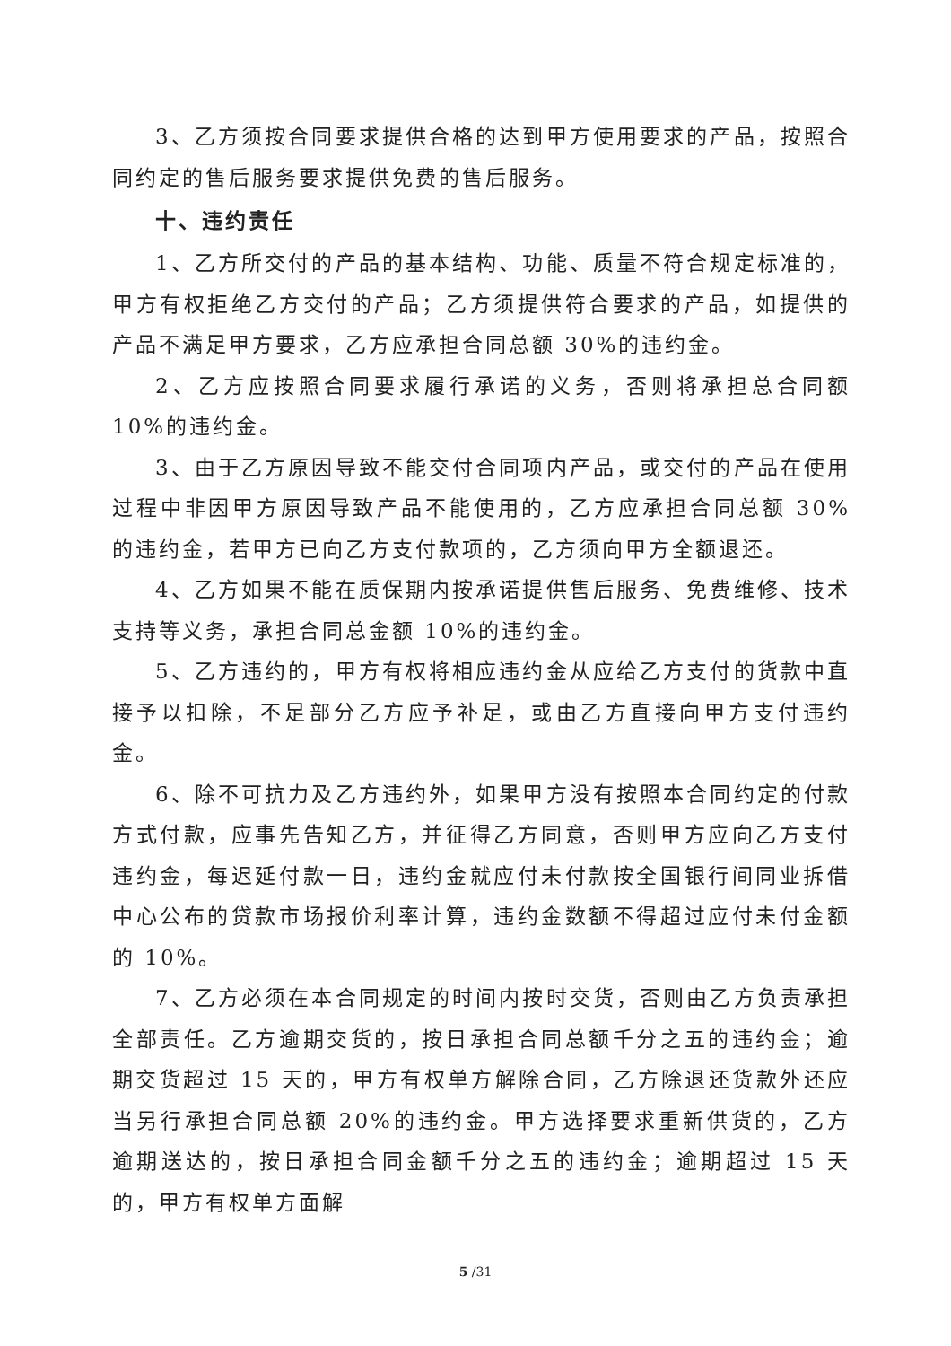3、乙方须按合同要求提供合格的达到甲方使用要求的产品，按照合同约定的售后服务要求提供免费的售后服务。
十、违约责任
1、乙方所交付的产品的基本结构、功能、质量不符合规定标准的，甲方有权拒绝乙方交付的产品；乙方须提供符合要求的产品，如提供的产品不满足甲方要求，乙方应承担合同总额 30%的违约金。
2、乙方应按照合同要求履行承诺的义务，否则将承担总合同额 10%的违约金。
3、由于乙方原因导致不能交付合同项内产品，或交付的产品在使用过程中非因甲方原因导致产品不能使用的，乙方应承担合同总额 30%的违约金，若甲方已向乙方支付款项的，乙方须向甲方全额退还。
4、乙方如果不能在质保期内按承诺提供售后服务、免费维修、技术支持等义务，承担合同总金额 10%的违约金。
5、乙方违约的，甲方有权将相应违约金从应给乙方支付的货款中直接予以扣除，不足部分乙方应予补足，或由乙方直接向甲方支付违约金。
6、除不可抗力及乙方违约外，如果甲方没有按照本合同约定的付款方式付款，应事先告知乙方，并征得乙方同意，否则甲方应向乙方支付违约金，每迟延付款一日，违约金就应付未付款按全国银行间同业拆借中心公布的贷款市场报价利率计算，违约金数额不得超过应付未付金额的 10%。
7、乙方必须在本合同规定的时间内按时交货，否则由乙方负责承担全部责任。乙方逾期交货的，按日承担合同总额千分之五的违约金；逾期交货超过 15 天的，甲方有权单方解除合同，乙方除退还货款外还应当另行承担合同总额 20%的违约金。甲方选择要求重新供货的，乙方逾期送达的，按日承担合同金额千分之五的违约金；逾期超过 15 天的，甲方有权单方面解
5 /31